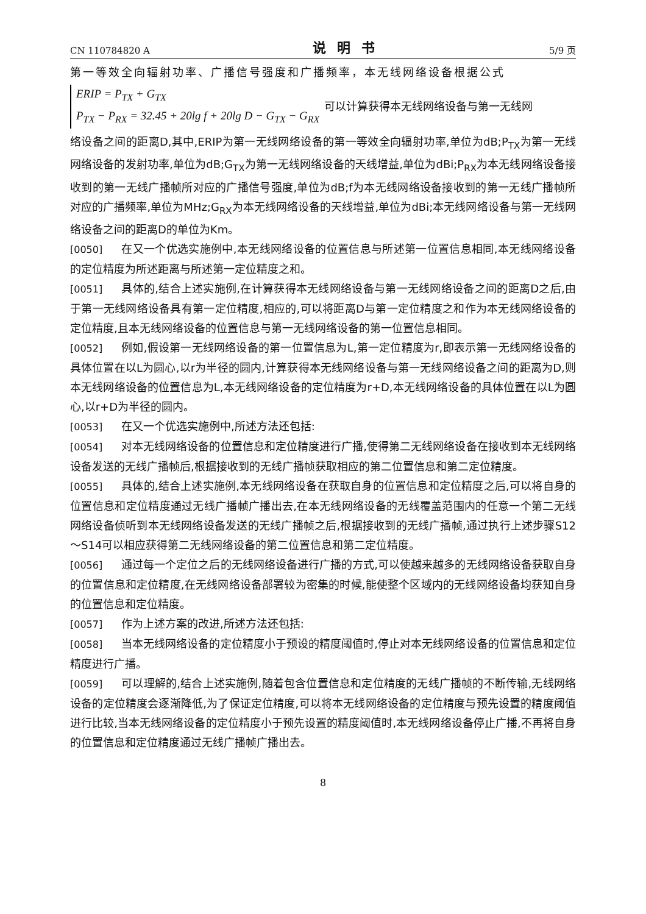CN 110784820 A 说明书 5/9 页
第一等效全向辐射功率、广播信号强度和广播频率，本无线网络设备根据公式
ERIP = P<sub>TX</sub> + G<sub>TX</sub>
P<sub>TX</sub> − P<sub>RX</sub> = 32.45 + 20lg f + 20lg D − G<sub>TX</sub> − G<sub>RX</sub>
可以计算获得本无线网络设备与第一无线网
络设备之间的距离D,其中,ERIP为第一无线网络设备的第一等效全向辐射功率,单位为dB;P<sub>TX</sub>为第一无线网络设备的发射功率,单位为dB;G<sub>TX</sub>为第一无线网络设备的天线增益,单位为dBi;P<sub>RX</sub>为本无线网络设备接收到的第一无线广播帧所对应的广播信号强度,单位为dB;f为本无线网络设备接收到的第一无线广播帧所对应的广播频率,单位为MHz;G<sub>RX</sub>为本无线网络设备的天线增益,单位为dBi;本无线网络设备与第一无线网络设备之间的距离D的单位为Km。
[0050] 在又一个优选实施例中,本无线网络设备的位置信息与所述第一位置信息相同,本无线网络设备的定位精度为所述距离与所述第一定位精度之和。
[0051] 具体的,结合上述实施例,在计算获得本无线网络设备与第一无线网络设备之间的距离D之后,由于第一无线网络设备具有第一定位精度,相应的,可以将距离D与第一定位精度之和作为本无线网络设备的定位精度,且本无线网络设备的位置信息与第一无线网络设备的第一位置信息相同。
[0052] 例如,假设第一无线网络设备的第一位置信息为L,第一定位精度为r,即表示第一无线网络设备的具体位置在以L为圆心,以r为半径的圆内,计算获得本无线网络设备与第一无线网络设备之间的距离为D,则本无线网络设备的位置信息为L,本无线网络设备的定位精度为r+D,本无线网络设备的具体位置在以L为圆心,以r+D为半径的圆内。
[0053] 在又一个优选实施例中,所述方法还包括:
[0054] 对本无线网络设备的位置信息和定位精度进行广播,使得第二无线网络设备在接收到本无线网络设备发送的无线广播帧后,根据接收到的无线广播帧获取相应的第二位置信息和第二定位精度。
[0055] 具体的,结合上述实施例,本无线网络设备在获取自身的位置信息和定位精度之后,可以将自身的位置信息和定位精度通过无线广播帧广播出去,在本无线网络设备的无线覆盖范围内的任意一个第二无线网络设备侦听到本无线网络设备发送的无线广播帧之后,根据接收到的无线广播帧,通过执行上述步骤S12～S14可以相应获得第二无线网络设备的第二位置信息和第二定位精度。
[0056] 通过每一个定位之后的无线网络设备进行广播的方式,可以使越来越多的无线网络设备获取自身的位置信息和定位精度,在无线网络设备部署较为密集的时候,能使整个区域内的无线网络设备均获知自身的位置信息和定位精度。
[0057] 作为上述方案的改进,所述方法还包括:
[0058] 当本无线网络设备的定位精度小于预设的精度阈值时,停止对本无线网络设备的位置信息和定位精度进行广播。
[0059] 可以理解的,结合上述实施例,随着包含位置信息和定位精度的无线广播帧的不断传输,无线网络设备的定位精度会逐渐降低,为了保证定位精度,可以将本无线网络设备的定位精度与预先设置的精度阈值进行比较,当本无线网络设备的定位精度小于预先设置的精度阈值时,本无线网络设备停止广播,不再将自身的位置信息和定位精度通过无线广播帧广播出去。
8